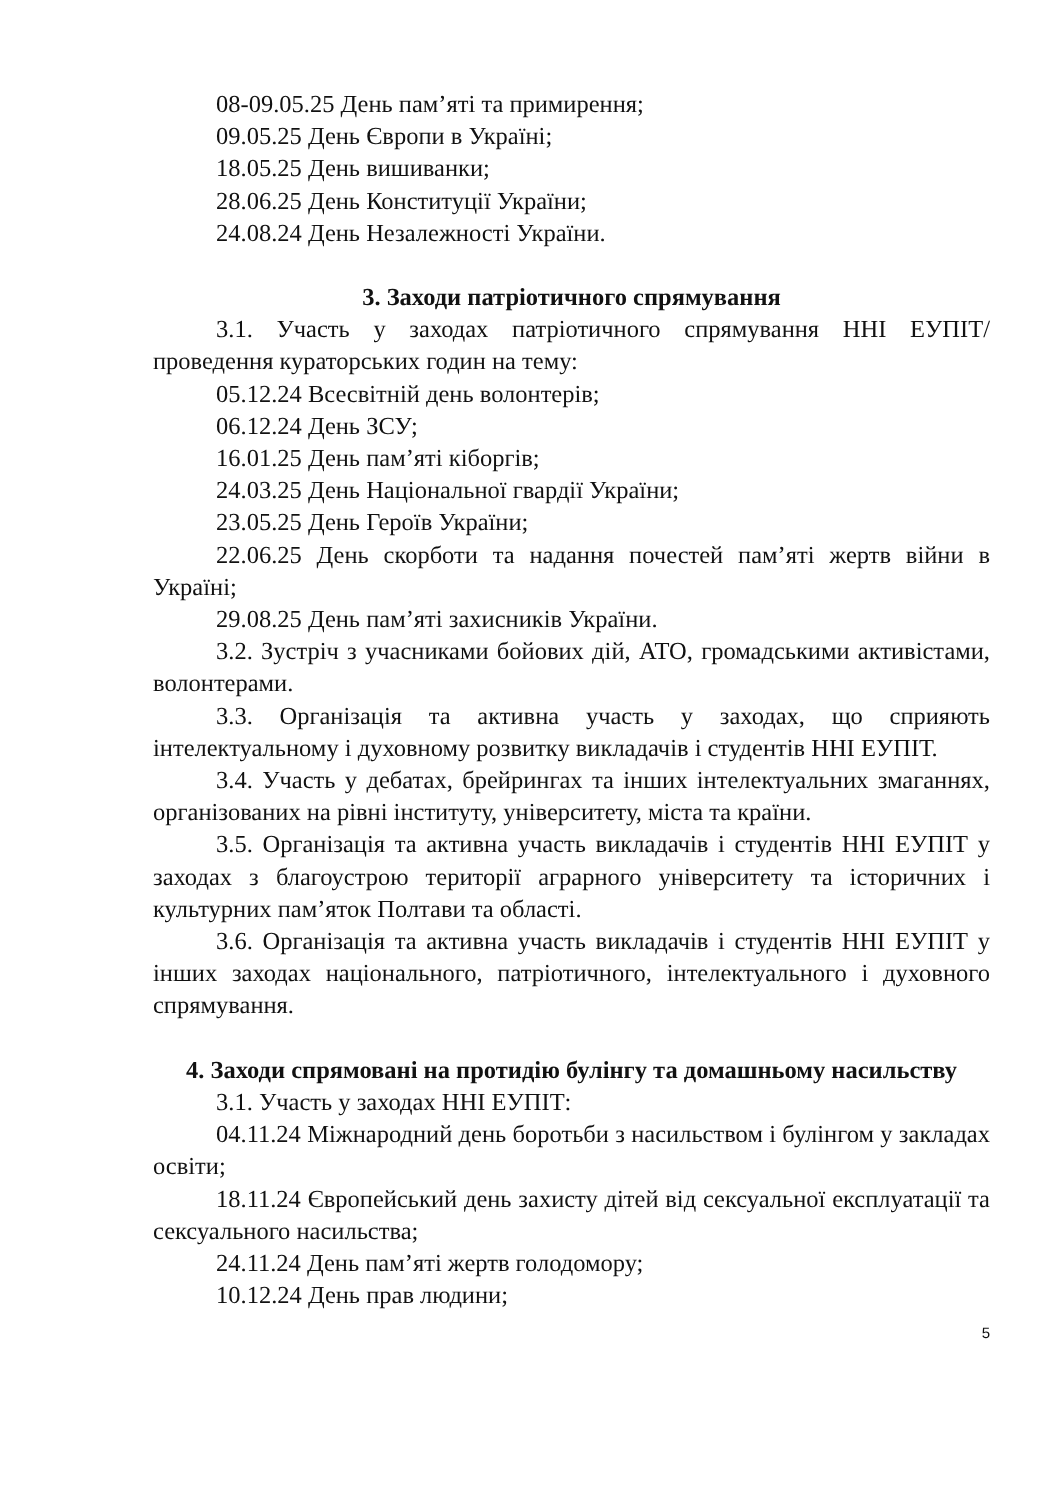08-09.05.25 День пам’яті та примирення;
09.05.25 День Європи в Україні;
18.05.25 День вишиванки;
28.06.25 День Конституції України;
24.08.24 День Незалежності України.
3. Заходи патріотичного спрямування
3.1. Участь у заходах патріотичного спрямування ННІ ЕУПІТ/ проведення кураторських годин на тему:
05.12.24 Всесвітній день волонтерів;
06.12.24 День ЗСУ;
16.01.25 День пам’яті кіборгів;
24.03.25 День Національної гвардії України;
23.05.25 День Героїв України;
22.06.25 День скорботи та надання почестей пам’яті жертв війни в Україні;
29.08.25 День пам’яті захисників України.
3.2. Зустріч з учасниками бойових дій, АТО, громадськими активістами, волонтерами.
3.3. Організація та активна участь у заходах, що сприяють інтелектуальному і духовному розвитку викладачів і студентів ННІ ЕУПІТ.
3.4. Участь у дебатах, брейрингах та інших інтелектуальних змаганнях, організованих на рівні інституту, університету, міста та країни.
3.5. Організація та активна участь викладачів і студентів ННІ ЕУПІТ у заходах з благоустрою території аграрного університету та історичних і культурних пам’яток Полтави та області.
3.6. Організація та активна участь викладачів і студентів ННІ ЕУПІТ у інших заходах національного, патріотичного, інтелектуального і духовного спрямування.
4. Заходи спрямовані на протидію булінгу та домашньому насильству
3.1. Участь у заходах ННІ ЕУПІТ:
04.11.24 Міжнародний день боротьби з насильством і булінгом у закладах освіти;
18.11.24 Європейський день захисту дітей від сексуальної експлуатації та сексуального насильства;
24.11.24 День пам’яті жертв голодомору;
10.12.24 День прав людини;
5